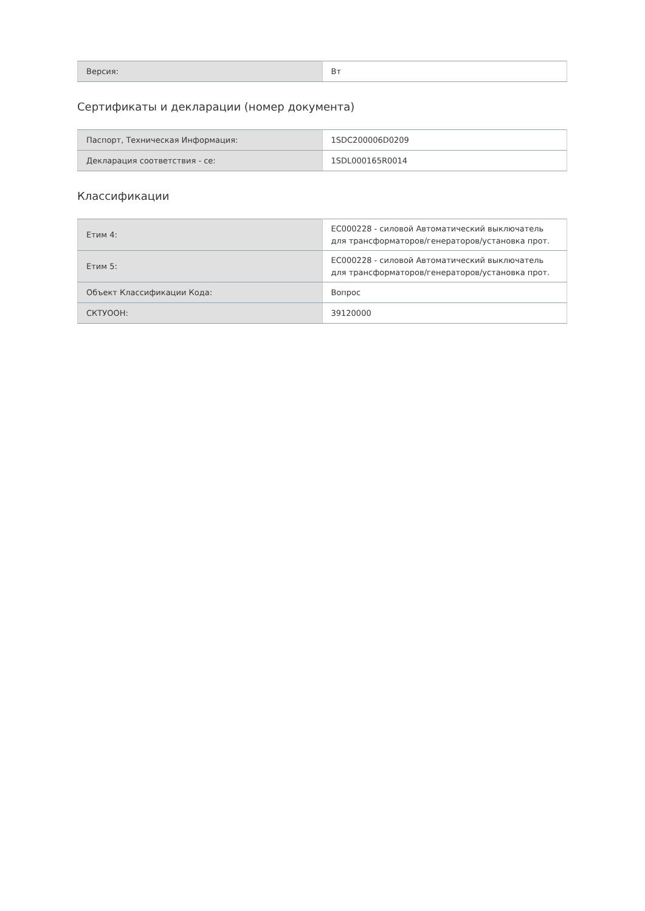| Версия: | Вт |
Сертификаты и декларации (номер документа)
| Паспорт, Техническая Информация: | 1SDC200006D0209 |
| Декларация соответствия - се: | 1SDL000165R0014 |
Классификации
| Етим 4: | EC000228 - силовой Автоматический выключатель для трансформаторов/генераторов/установка прот. |
| Етим 5: | EC000228 - силовой Автоматический выключатель для трансформаторов/генераторов/установка прот. |
| Объект Классификации Кода: | Вопрос |
| СКТУООН: | 39120000 |